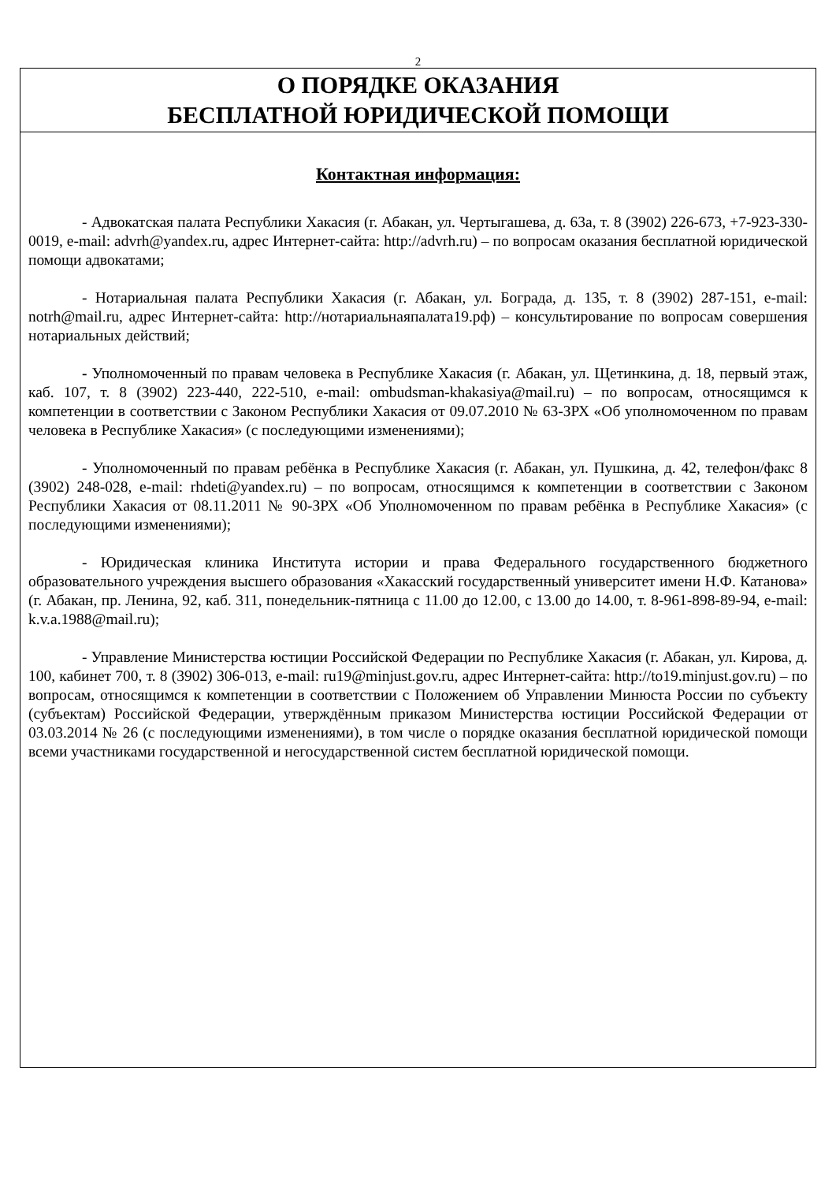2
О ПОРЯДКЕ ОКАЗАНИЯ
БЕСПЛАТНОЙ ЮРИДИЧЕСКОЙ ПОМОЩИ
Контактная информация:
- Адвокатская палата Республики Хакасия (г. Абакан, ул. Чертыгашева, д. 63а, т. 8 (3902) 226-673, +7-923-330-0019, e-mail: advrh@yandex.ru, адрес Интернет-сайта: http://advrh.ru) – по вопросам оказания бесплатной юридической помощи адвокатами;
- Нотариальная палата Республики Хакасия (г. Абакан, ул. Бограда, д. 135, т. 8 (3902) 287-151, e-mail: notrh@mail.ru, адрес Интернет-сайта: http://нотариальнаяпалата19.рф) – консультирование по вопросам совершения нотариальных действий;
- Уполномоченный по правам человека в Республике Хакасия (г. Абакан, ул. Щетинкина, д. 18, первый этаж, каб. 107, т. 8 (3902) 223-440, 222-510, e-mail: ombudsman-khakasiya@mail.ru) – по вопросам, относящимся к компетенции в соответствии с Законом Республики Хакасия от 09.07.2010 № 63-ЗРХ «Об уполномоченном по правам человека в Республике Хакасия» (с последующими изменениями);
- Уполномоченный по правам ребёнка в Республике Хакасия (г. Абакан, ул. Пушкина, д. 42, телефон/факс 8 (3902) 248-028, e-mail: rhdeti@yandex.ru) – по вопросам, относящимся к компетенции в соответствии с Законом Республики Хакасия от 08.11.2011 № 90-ЗРХ «Об Уполномоченном по правам ребёнка в Республике Хакасия» (с последующими изменениями);
- Юридическая клиника Института истории и права Федерального государственного бюджетного образовательного учреждения высшего образования «Хакасский государственный университет имени Н.Ф. Катанова» (г. Абакан, пр. Ленина, 92, каб. 311, понедельник-пятница с 11.00 до 12.00, с 13.00 до 14.00, т. 8-961-898-89-94, e-mail: k.v.a.1988@mail.ru);
- Управление Министерства юстиции Российской Федерации по Республике Хакасия (г. Абакан, ул. Кирова, д. 100, кабинет 700, т. 8 (3902) 306-013, e-mail: ru19@minjust.gov.ru, адрес Интернет-сайта: http://to19.minjust.gov.ru) – по вопросам, относящимся к компетенции в соответствии с Положением об Управлении Минюста России по субъекту (субъектам) Российской Федерации, утверждённым приказом Министерства юстиции Российской Федерации от 03.03.2014 № 26 (с последующими изменениями), в том числе о порядке оказания бесплатной юридической помощи всеми участниками государственной и негосударственной систем бесплатной юридической помощи.